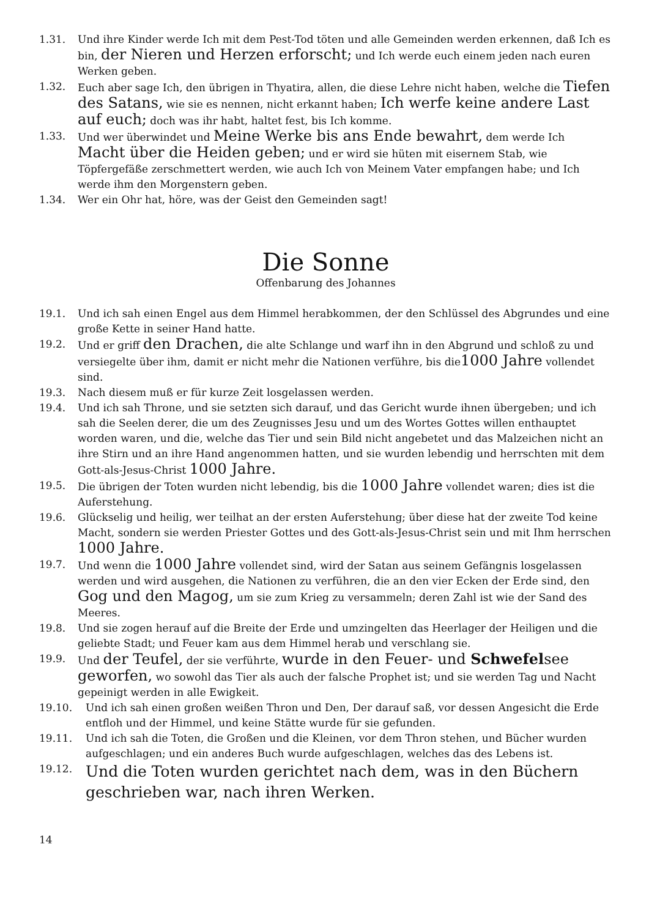1.31. Und ihre Kinder werde Ich mit dem Pest-Tod töten und alle Gemeinden werden erkennen, daß Ich es bin, der Nieren und Herzen erforscht; und Ich werde euch einem jeden nach euren Werken geben.
1.32. Euch aber sage Ich, den übrigen in Thyatira, allen, die diese Lehre nicht haben, welche die Tiefen des Satans, wie sie es nennen, nicht erkannt haben; Ich werfe keine andere Last auf euch; doch was ihr habt, haltet fest, bis Ich komme.
1.33. Und wer überwindet und Meine Werke bis ans Ende bewahrt, dem werde Ich Macht über die Heiden geben; und er wird sie hüten mit eisernem Stab, wie Töpfergefäße zerschmettert werden, wie auch Ich von Meinem Vater empfangen habe; und Ich werde ihm den Morgenstern geben.
1.34. Wer ein Ohr hat, höre, was der Geist den Gemeinden sagt!
Die Sonne
Offenbarung des Johannes
19.1. Und ich sah einen Engel aus dem Himmel herabkommen, der den Schlüssel des Abgrundes und eine große Kette in seiner Hand hatte.
19.2. Und er griff den Drachen, die alte Schlange und warf ihn in den Abgrund und schloß zu und versiegelte über ihm, damit er nicht mehr die Nationen verführe, bis die1000 Jahre vollendet sind.
19.3. Nach diesem muß er für kurze Zeit losgelassen werden.
19.4. Und ich sah Throne, und sie setzten sich darauf, und das Gericht wurde ihnen übergeben; und ich sah die Seelen derer, die um des Zeugnisses Jesu und um des Wortes Gottes willen enthauptet worden waren, und die, welche das Tier und sein Bild nicht angebetet und das Malzeichen nicht an ihre Stirn und an ihre Hand angenommen hatten, und sie wurden lebendig und herrschten mit dem Gott-als-Jesus-Christ 1000 Jahre.
19.5. Die übrigen der Toten wurden nicht lebendig, bis die 1000 Jahre vollendet waren; dies ist die Auferstehung.
19.6. Glückselig und heilig, wer teilhat an der ersten Auferstehung; über diese hat der zweite Tod keine Macht, sondern sie werden Priester Gottes und des Gott-als-Jesus-Christ sein und mit Ihm herrschen 1000 Jahre.
19.7. Und wenn die 1000 Jahre vollendet sind, wird der Satan aus seinem Gefängnis losgelassen werden und wird ausgehen, die Nationen zu verführen, die an den vier Ecken der Erde sind, den Gog und den Magog, um sie zum Krieg zu versammeln; deren Zahl ist wie der Sand des Meeres.
19.8. Und sie zogen herauf auf die Breite der Erde und umzingelten das Heerlager der Heiligen und die geliebte Stadt; und Feuer kam aus dem Himmel herab und verschlang sie.
19.9. Und der Teufel, der sie verführte, wurde in den Feuer- und Schwefelsee geworfen, wo sowohl das Tier als auch der falsche Prophet ist; und sie werden Tag und Nacht gepeinigt werden in alle Ewigkeit.
19.10. Und ich sah einen großen weißen Thron und Den, Der darauf saß, vor dessen Angesicht die Erde entfloh und der Himmel, und keine Stätte wurde für sie gefunden.
19.11. Und ich sah die Toten, die Großen und die Kleinen, vor dem Thron stehen, und Bücher wurden aufgeschlagen; und ein anderes Buch wurde aufgeschlagen, welches das des Lebens ist.
19.12. Und die Toten wurden gerichtet nach dem, was in den Büchern geschrieben war, nach ihren Werken.
14